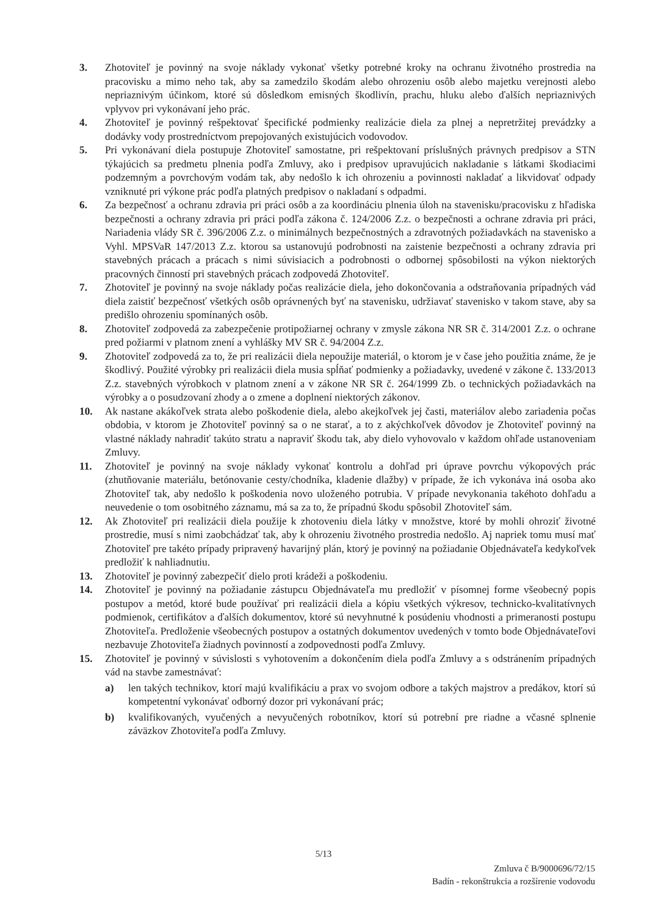3. Zhotoviteľ je povinný na svoje náklady vykonať všetky potrebné kroky na ochranu životného prostredia na pracovisku a mimo neho tak, aby sa zamedzilo škodám alebo ohrozeniu osôb alebo majetku verejnosti alebo nepriaznivým účinkom, ktoré sú dôsledkom emisných škodlivín, prachu, hluku alebo ďalších nepriaznivých vplyvov pri vykonávaní jeho prác.
4. Zhotoviteľ je povinný rešpektovať špecifické podmienky realizácie diela za plnej a nepretržitej prevádzky a dodávky vody prostredníctvom prepojovaných existujúcich vodovodov.
5. Pri vykonávaní diela postupuje Zhotoviteľ samostatne, pri rešpektovaní príslušných právnych predpisov a STN týkajúcich sa predmetu plnenia podľa Zmluvy, ako i predpisov upravujúcich nakladanie s látkami škodiacimi podzemným a povrchovým vodám tak, aby nedošlo k ich ohrozeniu a povinnosti nakladať a likvidovať odpady vzniknuté pri výkone prác podľa platných predpisov o nakladaní s odpadmi.
6. Za bezpečnosť a ochranu zdravia pri práci osôb a za koordináciu plnenia úloh na stavenisku/pracovisku z hľadiska bezpečnosti a ochrany zdravia pri práci podľa zákona č. 124/2006 Z.z. o bezpečnosti a ochrane zdravia pri práci, Nariadenia vlády SR č. 396/2006 Z.z. o minimálnych bezpečnostných a zdravotných požiadavkách na stavenisko a Vyhl. MPSVaR 147/2013 Z.z. ktorou sa ustanovujú podrobnosti na zaistenie bezpečnosti a ochrany zdravia pri stavebných prácach a prácach s nimi súvisiacich a podrobnosti o odbornej spôsobilosti na výkon niektorých pracovných činností pri stavebných prácach zodpovedá Zhotoviteľ.
7. Zhotoviteľ je povinný na svoje náklady počas realizácie diela, jeho dokončovania a odstraňovania prípadných vád diela zaistiť bezpečnosť všetkých osôb oprávnených byť na stavenisku, udržiavať stavenisko v takom stave, aby sa predišlo ohrozeniu spomínaných osôb.
8. Zhotoviteľ zodpovedá za zabezpečenie protipožiarnej ochrany v zmysle zákona NR SR č. 314/2001 Z.z. o ochrane pred požiarmi v platnom znení a vyhlášky MV SR č. 94/2004 Z.z.
9. Zhotoviteľ zodpovedá za to, že pri realizácii diela nepoužije materiál, o ktorom je v čase jeho použitia známe, že je škodlivý. Použité výrobky pri realizácii diela musia spĺňať podmienky a požiadavky, uvedené v zákone č. 133/2013 Z.z. stavebných výrobkoch v platnom znení a v zákone NR SR č. 264/1999 Zb. o technických požiadavkách na výrobky a o posudzovaní zhody a o zmene a doplnení niektorých zákonov.
10. Ak nastane akákoľvek strata alebo poškodenie diela, alebo akejkoľvek jej časti, materiálov alebo zariadenia počas obdobia, v ktorom je Zhotoviteľ povinný sa o ne starať, a to z akýchkoľvek dôvodov je Zhotoviteľ povinný na vlastné náklady nahradiť takúto stratu a napraviť škodu tak, aby dielo vyhovovalo v každom ohľade ustanoveniam Zmluvy.
11. Zhotoviteľ je povinný na svoje náklady vykonať kontrolu a dohľad pri úprave povrchu výkopových prác (zhutňovanie materiálu, betónovanie cesty/chodníka, kladenie dlažby) v prípade, že ich vykonáva iná osoba ako Zhotoviteľ tak, aby nedošlo k poškodenia novo uloženého potrubia. V prípade nevykonania takéhoto dohľadu a neuvedenie o tom osobitného záznamu, má sa za to, že prípadnú škodu spôsobil Zhotoviteľ sám.
12. Ak Zhotoviteľ pri realizácii diela použije k zhotoveniu diela látky v množstve, ktoré by mohli ohroziť životné prostredie, musí s nimi zaobchádzať tak, aby k ohrozeniu životného prostredia nedošlo. Aj napriek tomu musí mať Zhotoviteľ pre takéto prípady pripravený havarijný plán, ktorý je povinný na požiadanie Objednávateľa kedykoľvek predložiť k nahliadnutiu.
13. Zhotoviteľ je povinný zabezpečiť dielo proti krádeži a poškodeniu.
14. Zhotoviteľ je povinný na požiadanie zástupcu Objednávateľa mu predložiť v písomnej forme všeobecný popis postupov a metód, ktoré bude používať pri realizácii diela a kópiu všetkých výkresov, technicko-kvalitatívnych podmienok, certifikátov a ďalších dokumentov, ktoré sú nevyhnutné k posúdeniu vhodnosti a primeranosti postupu Zhotoviteľa. Predloženie všeobecných postupov a ostatných dokumentov uvedených v tomto bode Objednávateľovi nezbavuje Zhotoviteľa žiadnych povinností a zodpovednosti podľa Zmluvy.
15. Zhotoviteľ je povinný v súvislosti s vyhotovením a dokončením diela podľa Zmluvy a s odstránením prípadných vád na stavbe zamestnávať:
a) len takých technikov, ktorí majú kvalifikáciu a prax vo svojom odbore a takých majstrov a predákov, ktorí sú kompetentní vykonávať odborný dozor pri vykonávaní prác;
b) kvalifikovaných, vyučených a nevyučených robotníkov, ktorí sú potrební pre riadne a včasné splnenie záväzkov Zhotoviteľa podľa Zmluvy.
5/13
Zmluva č B/9000696/72/15
Badín - rekonštrukcia a rozšírenie vodovodu